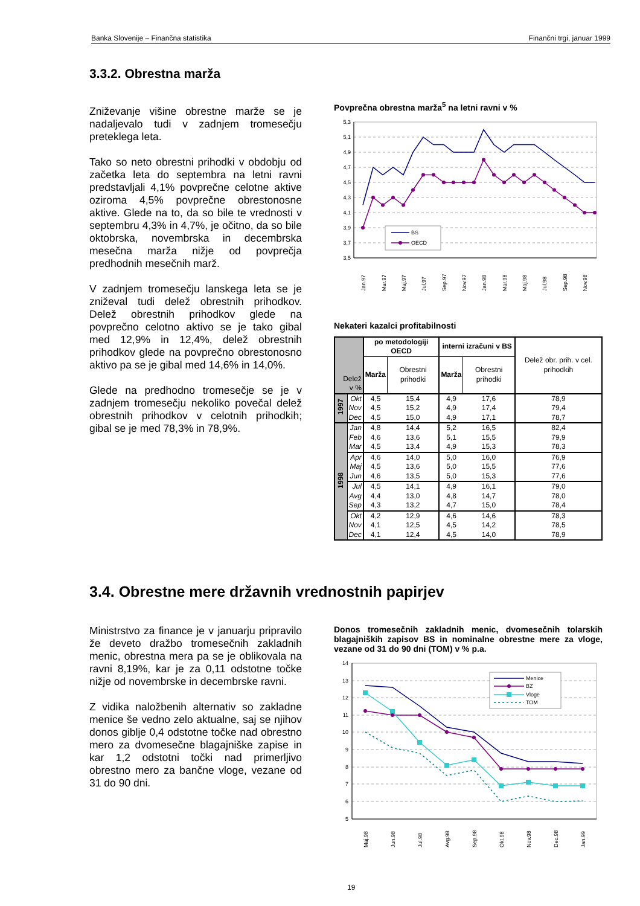Banka Slovenije – Finančna statistika Finančni trgi, januar 1999
3.3.2. Obrestna marža
Zniževanje višine obrestne marže se je nadaljevalo tudi v zadnjem tromesečju preteklega leta.
Tako so neto obrestni prihodki v obdobju od začetka leta do septembra na letni ravni predstavljali 4,1% povprečne celotne aktive oziroma 4,5% povprečne obrestonosne aktive. Glede na to, da so bile te vrednosti v septembru 4,3% in 4,7%, je očitno, da so bile oktobrska, novembrska in decembrska mesečna marža nižje od povprečja predhodnih mesečnih marž.
V zadnjem tromesečju lanskega leta se je zniževal tudi delež obrestnih prihodkov. Delež obrestnih prihodkov glede na povprečno celotno aktivo se je tako gibal med 12,9% in 12,4%, delež obrestnih prihodkov glede na povprečno obrestonosno aktivo pa se je gibal med 14,6% in 14,0%.
Glede na predhodno tromesečje se je v zadnjem tromesečju nekoliko povečal delež obrestnih prihodkov v celotnih prihodkih; gibal se je med 78,3% in 78,9%.
Povprečna obrestna marža<sup>5</sup> na letni ravni v %
5,3
5,1
4,9
4,7
4,5
4,3
4,1
3,9
3,7
3,5
BS
OECD
Jan.97
Mar.97
Maj.97
Jul.97
Sep.97
Nov.97
Jan.98
Mar.98
Maj.98
Jul.98
Sep.98
Nov.98
Nekateri kazalci profitabilnosti
| Delež v % | | po metodologiji OECD | | interni izračuni v BS | | Delež obr. prih. v cel. prihodkih |
| --- | --- | --- | --- | --- | --- | --- |
| | | Marža | Obrestni prihodki | Marža | Obrestni prihodki | |
| 1997 | Okt | 4,5 | 15,4 | 4,9 | 17,6 | 78,9 |
| | Nov | 4,5 | 15,2 | 4,9 | 17,4 | 79,4 |
| | Dec | 4,5 | 15,0 | 4,9 | 17,1 | 78,7 |
| 1998 | Jan | 4,8 | 14,4 | 5,2 | 16,5 | 82,4 |
| | Feb | 4,6 | 13,6 | 5,1 | 15,5 | 79,9 |
| | Mar | 4,5 | 13,4 | 4,9 | 15,3 | 78,3 |
| | Apr | 4,6 | 14,0 | 5,0 | 16,0 | 76,9 |
| | Maj | 4,5 | 13,6 | 5,0 | 15,5 | 77,6 |
| | Jun | 4,6 | 13,5 | 5,0 | 15,3 | 77,6 |
| | Jul | 4,5 | 14,1 | 4,9 | 16,1 | 79,0 |
| | Avg | 4,4 | 13,0 | 4,8 | 14,7 | 78,0 |
| | Sep | 4,3 | 13,2 | 4,7 | 15,0 | 78,4 |
| | Okt | 4,2 | 12,9 | 4,6 | 14,6 | 78,3 |
| | Nov | 4,1 | 12,5 | 4,5 | 14,2 | 78,5 |
| | Dec | 4,1 | 12,4 | 4,5 | 14,0 | 78,9 |
3.4. Obrestne mere državnih vrednostnih papirjev
Ministrstvo za finance je v januarju pripravilo že deveto dražbo tromesečnih zakladnih menic, obrestna mera pa se je oblikovala na ravni 8,19%, kar je za 0,11 odstotne točke nižje od novembrske in decembrske ravni.
Z vidika naložbenih alternativ so zakladne menice še vedno zelo aktualne, saj se njihov donos giblje 0,4 odstotne točke nad obrestno mero za dvomesečne blagajniške zapise in kar 1,2 odstotni točki nad primerljivo obrestno mero za bančne vloge, vezane od 31 do 90 dni.
Donos tromesečnih zakladnih menic, dvomesečnih tolarskih blagajniških zapisov BS in nominalne obrestne mere za vloge, vezane od 31 do 90 dni (TOM) v % p.a.
14
13
12
11
10
9
8
7
6
5
Menice
BZ
Vloge
TOM
Maj.98
Jun.98
Jul.98
Avg.98
Sep.98
Okt.98
Nov.98
Dec.98
Jan.99
19